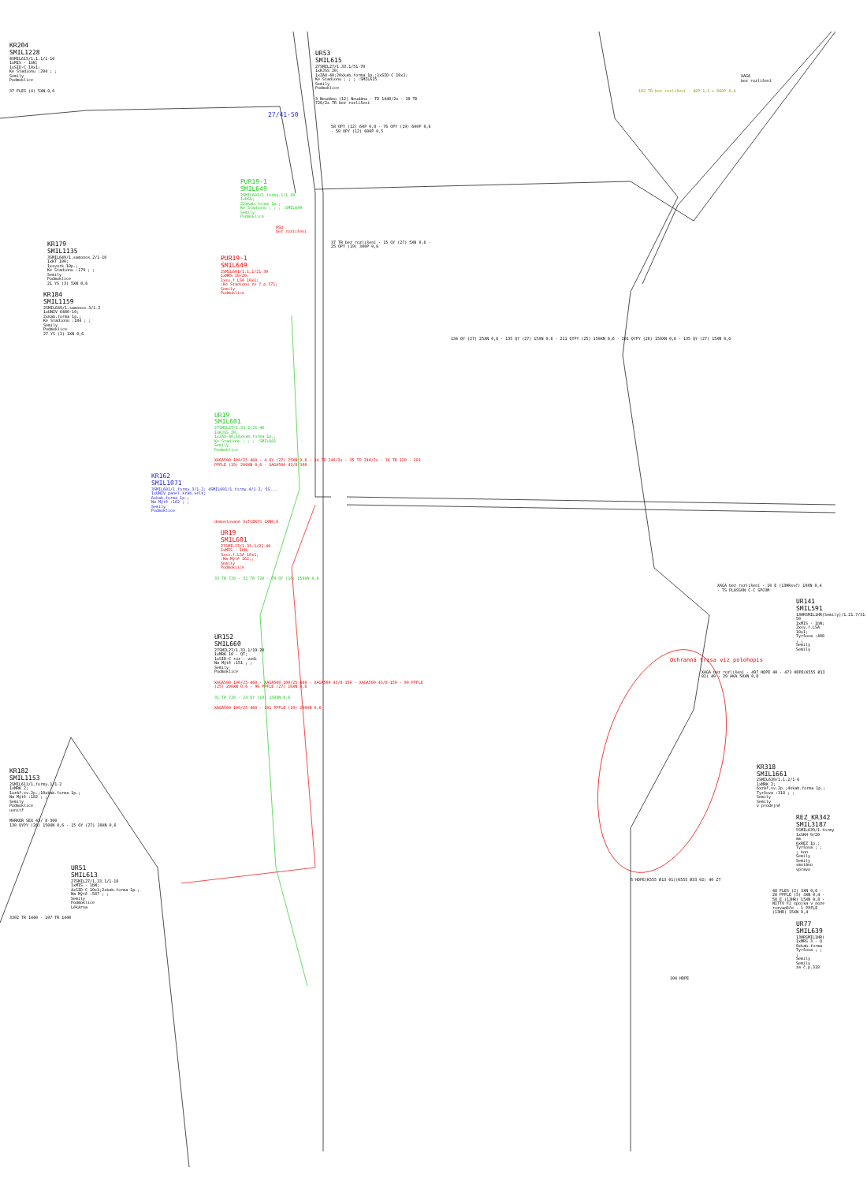KR204
SMIL1228
4SMIL615/1.1.1/1-10
1xMIS - 1bN;
1xSID-C 10x1;
Ke Stadionu :204 ; ;
Semily
Podmoklice
37 FLES (4) 5XN 0,6
KR179
SMIL1135
3SMIL649/1.samonos.2/1-10
1xKT 100;
1xsvork.10p.;
Ke Stadionu :179 ; ;
Semily
Podmoklice
21 YS (3) 5XN 0,6
KR184
SMIL1159
2SMIL649/1.samonos.3/1-2
1xUNIV 6480-10;
2xkab.forma 1p.;
Ke Stadionu :184 ; ;
Semily
Podmoklice
27 YS (2) 1XN 0,6
KR182
SMIL1153
2SMIL613/1.formy.1/1-2
1xMRK 2;
1xzář.sv.2p.;10xkab.forma 1p.;
Na Mýtě :182 ; ;
Semily
Podmoklice
uvnitř
MARKER SEX 43/ 8-300
130 QYPY (26) 150XN 0,6 · 15 QY (27) 10XN 0,6
UR51
SMIL613
27SMIL27/1.33.1/1-18
1xMIS - 1bN;
4xSID-C 10x1;2xkab.forma 1p.;
Na Mýtě :587 ; ;
Semily
Podmoklice
Lékárna
3302 TR 1440 · 107 TR 1440
UR53
SMIL615
27SMIL27/1.33.1/51-70
1xKJSS 20;
1xZAU-40;20xkab.forma 1p.;1xSID-C 10x1;
Ke Stadionu ; ; ; :SMIL615
Semily
Podmoklice
3 Neudáno (12) Neudáno · TD 1440/2x · 38 TD 720/2x TR bez rozlišení
27/41-50
58 OPY (12) 60P 0,8 · 76 OPY (19) 600P 0,6 · 58 OPY (12) 600P 0,5
PUR19-1
SMIL649
2SMIL601/1.formy.1/1-10
1xHSU;
22xkab.forma 1p.;
Ke Stadionu ; ; ; :SMIL649
Semily
Podmoklice
HSU
bez rozlišení
37 TR bez rozlišení · 15 QY (27) 5XN 0,6 · 25 OPY (19) 300P 0,6
PUR19-1
SMIL649
2SMIL601/1.1.1/21-30
1xMRS 10/20;
1xsv.f.LSA 10x1;
:Ke Stadionu zo č.p.371;
Semily
Podmoklice
UR19
SMIL601
27SMIL27/1.33.1/21-40
1xKJSS 20;
1xZAU-40;16xkab.forma 1p.;
Ke Stadionu ; ; ; :SMIL601
Semily
Podmoklice
XAGA500 100/25-460 · 4 QY (27) 25XN 0,6 · 34 TD 240/2x · 35 TD 240/2x · 36 TR 120 · 201 PPFLE (19) 200XN 0,6 · XAGA500 43/8-300
KR162
SMIL1071
3SMIL601/1.formy.3/1-2; 4SMIL601/1.formy.4/1-2; 5S...
1xUNIV panel.krab.velk;
6xkab.forma 1p.;
Na Mýtě :162 ; ;
Semily
Podmoklice
demontované 3xTCEKYS 1XN0,6
UR19
SMIL601
27SMIL27/1.33.1/21-40
1xMIS - 1bN;
3xsv.f.LSA 10x1;
:Na Mýtě 162;;
Semily
Podmoklice
33 TR 720 · 32 TR 720 · 74 QY (14) 150XN 0,6
UR152
SMIL660
27SMIL27/1.33.1/19-20
1xMRK 10 - QT;
1xSID-C roz - vodi
Na Mýtě :151 ; ;
Semily
Podmoklice
XAGA500 100/25-460 · XAGA500 100/25-460 · XAGA500 43/8-150 · XAGA500 43/8-150 · 90 PPFLE (25) 200XN 0,6 · 90 PPFLE (27) 10XN 0,6
31 TR 720 · 24 QY (19) 150XN 0,6
XAGA500 100/25-460 · 101 PPFLE (19) 200XN 0,6
XAGA
bez rozlišení
102 TR bez rozlišení · 40P 1,3 + 66OP 0,4
134 QY (27) 25XN 0,6 · 135 QY (27) 15XN 0,6 · 211 QYPY (25) 150XN 0,6 · 201 QYPY (26) 150XN 0,6 · 135 QY (27) 15XN 0,6
XAGA bez rozlišení · 10 E (13HRsvč) 10XN 0,4 · TS PLASSON C-C SPCOM
UR141
SMIL591
13HRSMIL1HR(Semily)/1.21.7/31-50
1xMIS - 1bN;
2xsv.f.LSA 10x1;
Tyršova :408 ; ;
Semily
Semily
Ochranná trasa viz polohopis
XAGA bez rozlišení · 497 HDPE 40 · 473 HDPE(K555 Ø13 01) 40 · 29 AKA 50XN 0,8
KR318
SMIL1661
2SMIL639/1.1.2/1-6
1xMRK 2;
6xzář.sv.2p.;4xkab.forma 1p.;
Tyršova :318 ; ;
Semily
Semily
v prodejně
REZ_KR342
SMIL3187
5SMIL639/1.formy
1xSKH 9/20 mm
6xREZ 1p.;
Tyršova ; ; ; kon
Semily
Semily
smotáno vpravo
6 HDPE(K555 Ø13 01)(K555 Ø33 02) 40 ZT
48 FLES (2) 3XN 0,6 · 28 PPFLE (5) 3XN 0,4 · 58 E (13HR) 15XN 0,8 · NITTO F2 spojka v noze rozvaděče · 1 PPFLE (13HR) 15XN 0,4
UR77
SMIL639
13HRSMIL1HR(
1xMRS 3 - Q
8xkab.forma
Tyršova ; ; ;
Semily
Semily
za č.p.318
104 HDPE